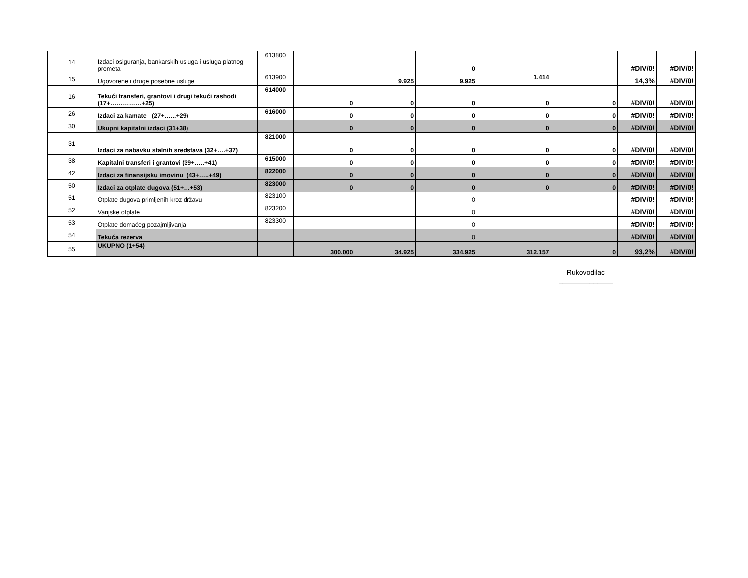| 14 | Izdaci osiguranja, bankarskih usluga i usluga platnog prometa | 613800 | | | 0 | | | #DIV/0! | #DIV/0! |
| 15 | Ugovorene i druge posebne usluge | 613900 | | 9.925 | 9.925 | 1.414 | | 14,3% | #DIV/0! |
| 16 | Tekući transferi, grantovi i drugi tekući rashodi (17+……………+25) | 614000 | 0 | 0 | 0 | 0 | 0 | #DIV/0! | #DIV/0! |
| 26 | Izdaci za kamate (27+…...+29) | 616000 | 0 | 0 | 0 | 0 | 0 | #DIV/0! | #DIV/0! |
| 30 | Ukupni kapitalni izdaci (31+38) | | 0 | 0 | 0 | 0 | 0 | #DIV/0! | #DIV/0! |
| 31 | Izdaci za nabavku stalnih sredstava (32+….+37) | 821000 | 0 | 0 | 0 | 0 | 0 | #DIV/0! | #DIV/0! |
| 38 | Kapitalni transferi i grantovi (39+…..+41) | 615000 | 0 | 0 | 0 | 0 | 0 | #DIV/0! | #DIV/0! |
| 42 | Izdaci za finansijsku imovinu (43+…..+49) | 822000 | 0 | 0 | 0 | 0 | 0 | #DIV/0! | #DIV/0! |
| 50 | Izdaci za otplate dugova (51+…+53) | 823000 | 0 | 0 | 0 | 0 | 0 | #DIV/0! | #DIV/0! |
| 51 | Otplate dugova primljenih kroz državu | 823100 | | | 0 | | | #DIV/0! | #DIV/0! |
| 52 | Vanjske otplate | 823200 | | | 0 | | | #DIV/0! | #DIV/0! |
| 53 | Otplate domaćeg pozajmljivanja | 823300 | | | 0 | | | #DIV/0! | #DIV/0! |
| 54 | Tekuća rezerva | | | | 0 | | | #DIV/0! | #DIV/0! |
| 55 | UKUPNO (1+54) | | 300.000 | 34.925 | 334.925 | 312.157 | 0 | 93,2% | #DIV/0! |
Rukovodilac
______________